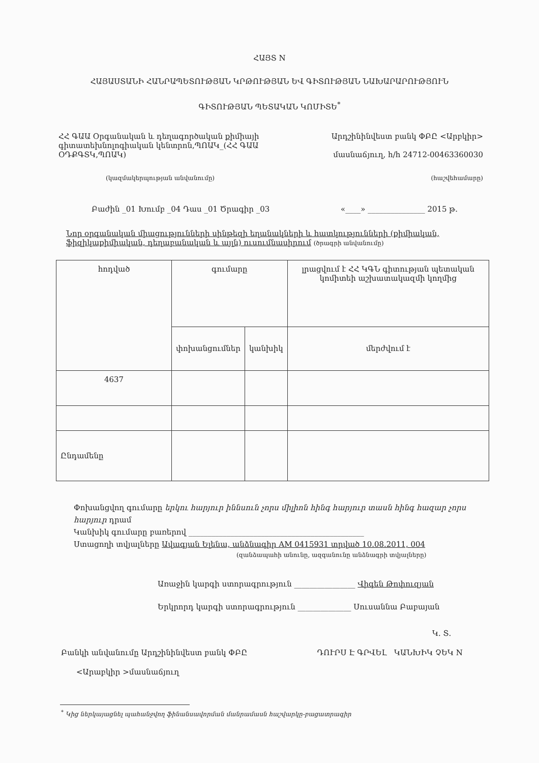ՀԱՅՏ N
ՀԱՅԱՍՏԱՆԻ ՀԱՆՐԱՊԵՏՈՒԹՅԱՆ ԿՐԹՈՒԹՅԱՆ ԵՎ ԳԻՏՈՒԹՅԱՆ ՆԱԽԱՐԱՐՈՒԹՅՈՒՆ
ԳԻՏՈՒԹՅԱՆ ՊԵՏԱԿԱՆ ԿՈՄԻՏԵ<sup>*</sup>
ՀՀ ԳԱԱ Օրգանական և դեղագործական քիմիայի գիտատեխնոլոգիական կենտրոն,ՊՈԱԿ_(ՀՀ ԳԱԱ ՕԴՔԳՏԿ,ՊՈԱԿ)
(կազմակերպության անվանումը)
Արդշինինվեստ բանկ ՓԲԸ <Արբկիր>
մասնաճյուղ, h/h 24712-00463360030
(հաշվեհամարը)
Բաժին _01 Խումբ _04 Դաս _01 Ծրագիր _03 «____» _______________ 2015 թ.
Նոր օրգանական միացությունների սինթեզի եղանակների և հատկությունների (քիմիական, ֆիզիկաքիմիական, դեղաբանական և այլն) ուսումնասիրում (ծրագրի անվանումը)
| hոդված | գումարը | | լրացվում է ՀՀ ԿԳՆ գիտության պետական կոմիտեի աշխատակազմի կողմից |
| --- | --- | --- | --- |
| | փոխանցումներ | կանխիկ | մերժվում է |
| 4637 | | | |
| Ընդամենը | | | |
Փոխանցվող գումարը երկու հարյուր իննսուն չորս միլիոն հինգ հարյուր տասն հինգ հազար չորս հարյուր դրամ
Կանխիկ գումարը բառերով ______________________________________________
Ստացողի տվյալները Ավագյան Ելենա, անձնագիր AM 0415931 տրված 10.08.2011, 004
(զանձապահի անունը, ազգանունը անձնագրի տվյալները)
Առաջին կարգի ստորագրություն ________________ Վիգեն Թոփուզյան
Երկրորդ կարգի ստորագրություն ______________ Սուսաննա Բաբայան
Կ. Տ.
Բանկի անվանումը Արդշինինվեստ բանկ ՓԲԸ ԴՈՒՐՍ Է ԳՐՎԵԼ ԿԱՆԽԻԿ ՉԵԿ N
<Արաբկիր >մասնաճյուղ
<sup>*</sup> Կից ներկայացնել պահանջվող ֆինանսավորման մանրամասն հաշվարկը-բացատրագիր